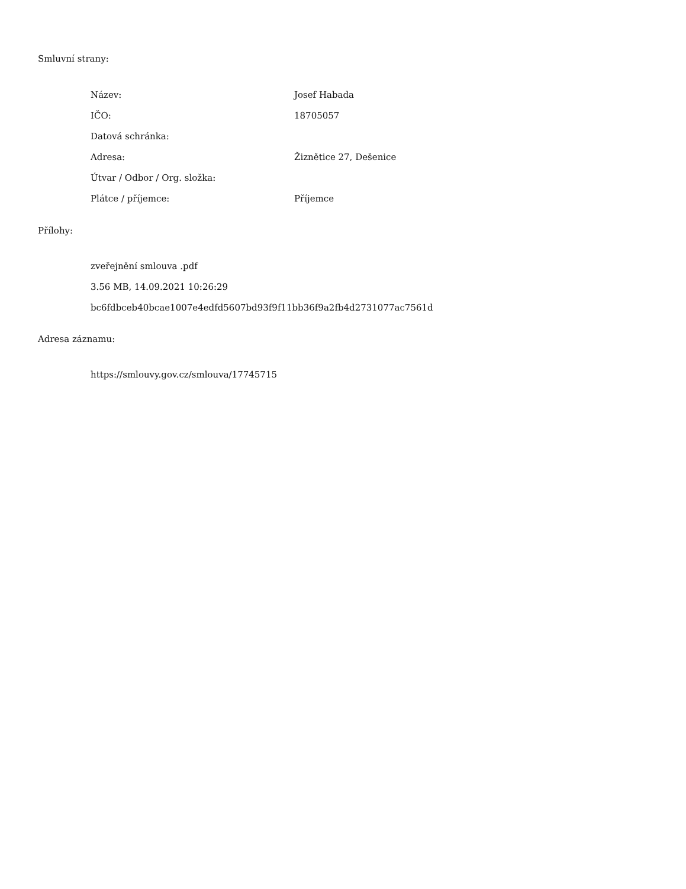Smluvní strany:
| Název: | Josef Habada |
| IČO: | 18705057 |
| Datová schránka: | |
| Adresa: | Žiznětice 27, Dešenice |
| Útvar / Odbor / Org. složka: | |
| Plátce / příjemce: | Příjemce |
Přílohy:
zveřejnění smlouva .pdf
3.56 MB, 14.09.2021 10:26:29
bc6fdbceb40bcae1007e4edfd5607bd93f9f11bb36f9a2fb4d2731077ac7561d
Adresa záznamu:
https://smlouvy.gov.cz/smlouva/17745715